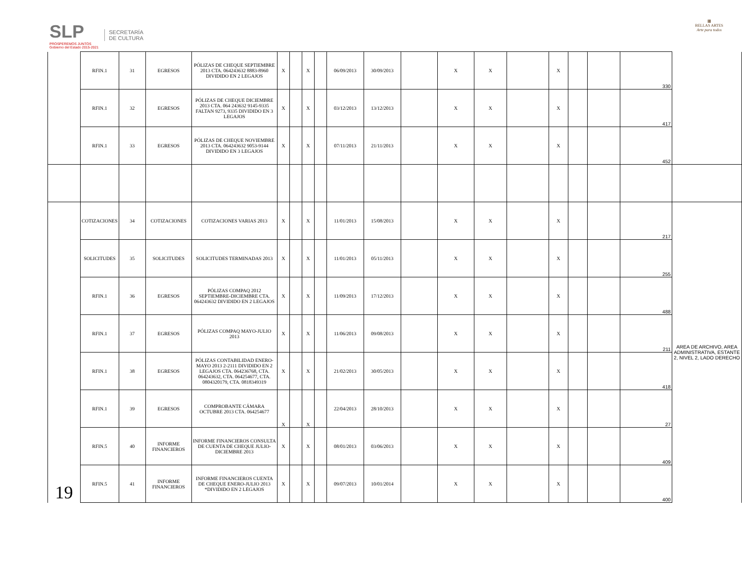SLP
PROSPEREMOS JUNTOS
Gobierno del Estado 2015-2021
SECRETARÍA
DE CULTURA
▦
BELLAS ARTES
Arte para todos
| | RFIN.1 | 31 | EGRESOS | PÓLIZAS DE CHEQUE SEPTIEMBRE 2013 CTA. 064243632 8883-8960 DIVIDIDO EN 2 LEGAJOS | X | | X | | 06/09/2013 | 30/09/2013 | | X | X | | X | | | 330 | |
| | RFIN.1 | 32 | EGRESOS | PÓLIZAS DE CHEQUE DICIEMBRE 2013 CTA. 064 243632 9145-9335 FALTAN 9273, 9335 DIVIDIDO EN 3 LEGAJOS | X | | X | | 03/12/2013 | 13/12/2013 | | X | X | | X | | | 417 | |
| | RFIN.1 | 33 | EGRESOS | PÓLIZAS DE CHEQUE NOVIEMBRE 2013 CTA. 064243632 9053-9144 DIVIDIDO EN 3 LEGAJOS | X | | X | | 07/11/2013 | 21/11/2013 | | X | X | | X | | | 452 | |
| 19 | COTIZACIONES | 34 | COTIZACIONES | COTIZACIONES VARIAS 2013 | X | | X | | 11/01/2013 | 15/08/2013 | | X | X | | X | | | 217 | AREA DE ARCHIVO, AREA ADMINISTRATIVA, ESTANTE 2, NIVEL 2, LADO DERECHO |
| | SOLICITUDES | 35 | SOLICITUDES | SOLICITUDES TERMINADAS 2013 | X | | X | | 11/01/2013 | 05/11/2013 | | X | X | | X | | | 255 | |
| | RFIN.1 | 36 | EGRESOS | PÓLIZAS COMPAQ 2012 SEPTIEMBRE-DICIEMBRE CTA. 064243632 DIVIDIDO EN 2 LEGAJOS | X | | X | | 11/09/2013 | 17/12/2013 | | X | X | | X | | | 488 | |
| | RFIN.1 | 37 | EGRESOS | PÓLIZAS COMPAQ MAYO-JULIO 2013 | X | | X | | 11/06/2013 | 09/08/2013 | | X | X | | X | | | 211 | |
| | RFIN.1 | 38 | EGRESOS | PÓLIZAS CONTABILIDAD ENERO-MAYO 2013 2-2111 DIVIDIDO EN 2 LEGAJOS CTA. 064236768, CTA. 064243632, CTA. 064254677, CTA. 0804320179, CTA. 0818349319 | X | | X | | 21/02/2013 | 30/05/2013 | | X | X | | X | | | 418 | |
| | RFIN.1 | 39 | EGRESOS | COMPROBANTE CÁMARA OCTUBRE 2013 CTA. 064254677 | X | | X | | 22/04/2013 | 28/10/2013 | | X | X | | X | | | 27 | |
| | RFIN.5 | 40 | INFORME FINANCIEROS | INFORME FINANCIEROS CONSULTA DE CUENTA DE CHEQUE JULIO-DICIEMBRE 2013 | X | | X | | 08/01/2013 | 03/06/2013 | | X | X | | X | | | 409 | |
| | RFIN.5 | 41 | INFORME FINANCIEROS | INFORME FINANCIEROS CUENTA DE CHEQUE ENERO-JULIO 2013 *DIVIDIDO EN 2 LEGAJOS | X | | X | | 09/07/2013 | 10/01/2014 | | X | X | | X | | | 400 | |